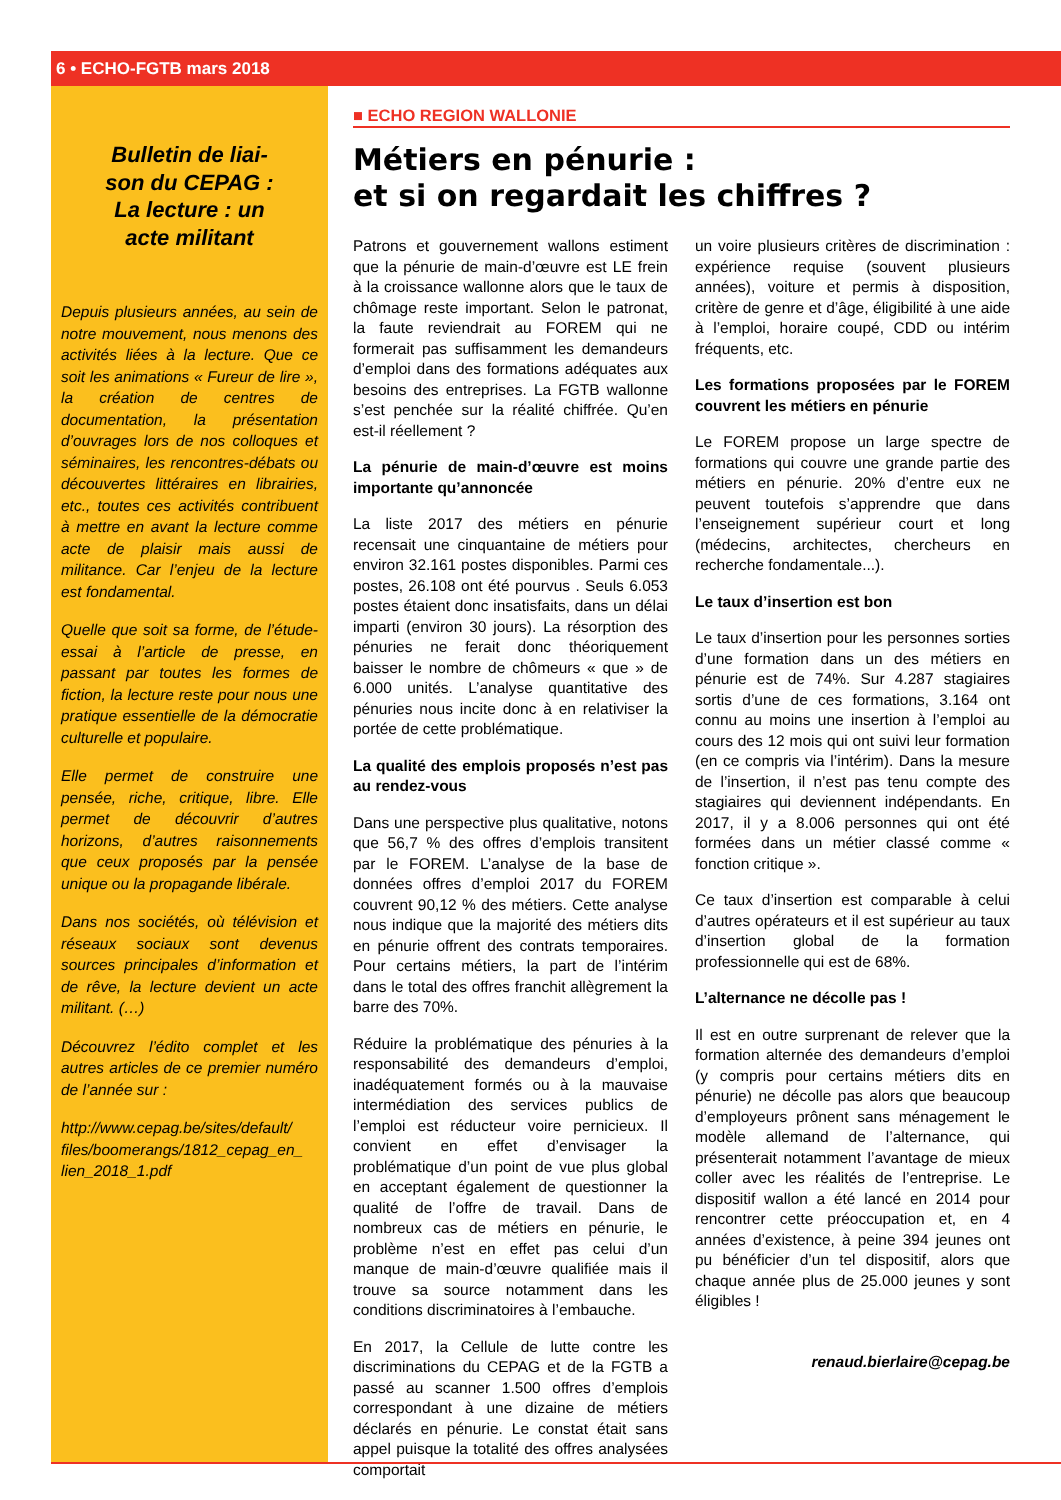6 • ECHO-FGTB mars 2018
Bulletin de liai-
son du CEPAG :
La lecture : un
acte militant
Depuis plusieurs années, au sein de notre mouvement, nous menons des activités liées à la lecture. Que ce soit les animations « Fureur de lire », la création de centres de documentation, la présentation d’ouvrages lors de nos colloques et séminaires, les rencontres-débats ou découvertes littéraires en librairies, etc., toutes ces activités contribuent à mettre en avant la lecture comme acte de plaisir mais aussi de militance. Car l’enjeu de la lecture est fondamental.
Quelle que soit sa forme, de l’étude-essai à l’article de presse, en passant par toutes les formes de fiction, la lecture reste pour nous une pratique essentielle de la démocratie culturelle et populaire.
Elle permet de construire une pensée, riche, critique, libre. Elle permet de découvrir d’autres horizons, d’autres raisonnements que ceux proposés par la pensée unique ou la propagande libérale.
Dans nos sociétés, où télévision et réseaux sociaux sont devenus sources principales d’information et de rêve, la lecture devient un acte militant. (…)
Découvrez l’édito complet et les autres articles de ce premier numéro de l’année sur :
http://www.cepag.be/sites/default/ files/boomerangs/1812_cepag_en_ lien_2018_1.pdf
■ ECHO REGION WALLONIE
Métiers en pénurie :
et si on regardait les chiffres ?
Patrons et gouvernement wallons estiment que la pénurie de main-d’œuvre est LE frein à la croissance wallonne alors que le taux de chômage reste important. Selon le patronat, la faute reviendrait au FOREM qui ne formerait pas suffisamment les demandeurs d’emploi dans des formations adéquates aux besoins des entreprises. La FGTB wallonne s’est penchée sur la réalité chiffrée. Qu’en est-il réellement ?
La pénurie de main-d’œuvre est moins importante qu’annoncée
La liste 2017 des métiers en pénurie recensait une cinquantaine de métiers pour environ 32.161 postes disponibles. Parmi ces postes, 26.108 ont été pourvus . Seuls 6.053 postes étaient donc insatisfaits, dans un délai imparti (environ 30 jours). La résorption des pénuries ne ferait donc théoriquement baisser le nombre de chômeurs « que » de 6.000 unités. L’analyse quantitative des pénuries nous incite donc à en relativiser la portée de cette problématique.
La qualité des emplois proposés n’est pas au rendez-vous
Dans une perspective plus qualitative, notons que 56,7 % des offres d’emplois transitent par le FOREM. L’analyse de la base de données offres d’emploi 2017 du FOREM couvrent 90,12 % des métiers. Cette analyse nous indique que la majorité des métiers dits en pénurie offrent des contrats temporaires. Pour certains métiers, la part de l’intérim dans le total des offres franchit allègrement la barre des 70%.
Réduire la problématique des pénuries à la responsabilité des demandeurs d’emploi, inadéquatement formés ou à la mauvaise intermédiation des services publics de l’emploi est réducteur voire pernicieux. Il convient en effet d’envisager la problématique d’un point de vue plus global en acceptant également de questionner la qualité de l’offre de travail. Dans de nombreux cas de métiers en pénurie, le problème n’est en effet pas celui d’un manque de main-d’œuvre qualifiée mais il trouve sa source notamment dans les conditions discriminatoires à l’embauche.
En 2017, la Cellule de lutte contre les discriminations du CEPAG et de la FGTB a passé au scanner 1.500 offres d’emplois correspondant à une dizaine de métiers déclarés en pénurie. Le constat était sans appel puisque la totalité des offres analysées comportait
un voire plusieurs critères de discrimination : expérience requise (souvent plusieurs années), voiture et permis à disposition, critère de genre et d’âge, éligibilité à une aide à l’emploi, horaire coupé, CDD ou intérim fréquents, etc.
Les formations proposées par le FOREM couvrent les métiers en pénurie
Le FOREM propose un large spectre de formations qui couvre une grande partie des métiers en pénurie. 20% d’entre eux ne peuvent toutefois s’apprendre que dans l’enseignement supérieur court et long (médecins, architectes, chercheurs en recherche fondamentale...).
Le taux d’insertion est bon
Le taux d’insertion pour les personnes sorties d’une formation dans un des métiers en pénurie est de 74%. Sur 4.287 stagiaires sortis d’une de ces formations, 3.164 ont connu au moins une insertion à l’emploi au cours des 12 mois qui ont suivi leur formation (en ce compris via l’intérim). Dans la mesure de l’insertion, il n’est pas tenu compte des stagiaires qui deviennent indépendants. En 2017, il y a 8.006 personnes qui ont été formées dans un métier classé comme « fonction critique ».
Ce taux d’insertion est comparable à celui d’autres opérateurs et il est supérieur au taux d’insertion global de la formation professionnelle qui est de 68%.
L’alternance ne décolle pas !
Il est en outre surprenant de relever que la formation alternée des demandeurs d’emploi (y compris pour certains métiers dits en pénurie) ne décolle pas alors que beaucoup d’employeurs prônent sans ménagement le modèle allemand de l’alternance, qui présenterait notamment l’avantage de mieux coller avec les réalités de l’entreprise. Le dispositif wallon a été lancé en 2014 pour rencontrer cette préoccupation et, en 4 années d’existence, à peine 394 jeunes ont pu bénéficier d’un tel dispositif, alors que chaque année plus de 25.000 jeunes y sont éligibles !
renaud.bierlaire@cepag.be